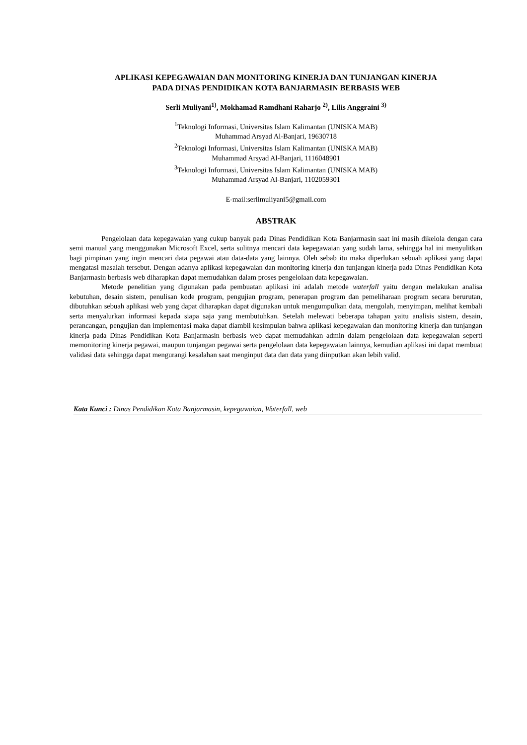APLIKASI KEPEGAWAIAN DAN MONITORING KINERJA DAN TUNJANGAN KINERJA
PADA DINAS PENDIDIKAN KOTA BANJARMASIN BERBASIS WEB
Serli Muliyani<sup>1)</sup>, Mokhamad Ramdhani Raharjo <sup>2)</sup>, Lilis Anggraini <sup>3)</sup>
<sup>1</sup> Teknologi Informasi, Universitas Islam Kalimantan (UNISKA MAB)
Muhammad Arsyad Al-Banjari, 19630718
<sup>2</sup> Teknologi Informasi, Universitas Islam Kalimantan (UNISKA MAB)
Muhammad Arsyad Al-Banjari, 1116048901
<sup>3</sup> Teknologi Informasi, Universitas Islam Kalimantan (UNISKA MAB)
Muhammad Arsyad Al-Banjari, 1102059301
E-mail:serlimuliyani5@gmail.com
ABSTRAK
Pengelolaan data kepegawaian yang cukup banyak pada Dinas Pendidikan Kota Banjarmasin saat ini masih dikelola dengan cara semi manual yang menggunakan Microsoft Excel, serta sulitnya mencari data kepegawaian yang sudah lama, sehingga hal ini menyulitkan bagi pimpinan yang ingin mencari data pegawai atau data-data yang lainnya. Oleh sebab itu maka diperlukan sebuah aplikasi yang dapat mengatasi masalah tersebut. Dengan adanya aplikasi kepegawaian dan monitoring kinerja dan tunjangan kinerja pada Dinas Pendidikan Kota Banjarmasin berbasis web diharapkan dapat memudahkan dalam proses pengelolaan data kepegawaian.
Metode penelitian yang digunakan pada pembuatan aplikasi ini adalah metode waterfall yaitu dengan melakukan analisa kebutuhan, desain sistem, penulisan kode program, pengujian program, penerapan program dan pemeliharaan program secara berurutan, dibutuhkan sebuah aplikasi web yang dapat diharapkan dapat digunakan untuk mengumpulkan data, mengolah, menyimpan, melihat kembali serta menyalurkan informasi kepada siapa saja yang membutuhkan. Setelah melewati beberapa tahapan yaitu analisis sistem, desain, perancangan, pengujian dan implementasi maka dapat diambil kesimpulan bahwa aplikasi kepegawaian dan monitoring kinerja dan tunjangan kinerja pada Dinas Pendidikan Kota Banjarmasin berbasis web dapat memudahkan admin dalam pengelolaan data kepegawaian seperti memonitoring kinerja pegawai, maupun tunjangan pegawai serta pengelolaan data kepegawaian lainnya, kemudian aplikasi ini dapat membuat validasi data sehingga dapat mengurangi kesalahan saat menginput data dan data yang diinputkan akan lebih valid.
Kata Kunci : Dinas Pendidikan Kota Banjarmasin, kepegawaian, Waterfall, web